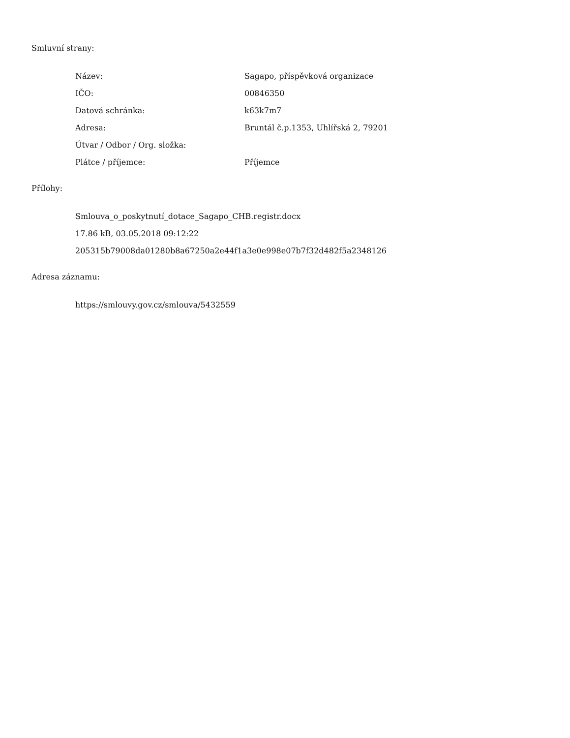Smluvní strany:
| Název: | Sagapo, příspěvková organizace |
| IČO: | 00846350 |
| Datová schránka: | k63k7m7 |
| Adresa: | Bruntál č.p.1353, Uhlířská 2, 79201 |
| Útvar / Odbor / Org. složka: | |
| Plátce / příjemce: | Příjemce |
Přílohy:
Smlouva_o_poskytnutí_dotace_Sagapo_CHB.registr.docx
17.86 kB, 03.05.2018 09:12:22
205315b79008da01280b8a67250a2e44f1a3e0e998e07b7f32d482f5a2348126
Adresa záznamu:
https://smlouvy.gov.cz/smlouva/5432559